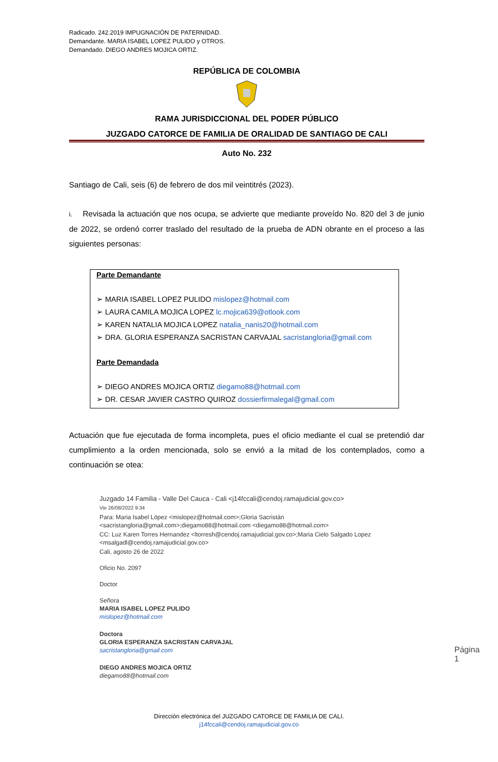Radicado. 242.2019 IMPUGNACIÓN DE PATERNIDAD.
Demandante. MARIA ISABEL LOPEZ PULIDO y OTROS.
Demandado. DIEGO ANDRES MOJICA ORTIZ.
REPÚBLICA DE COLOMBIA
RAMA JURISDICCIONAL DEL PODER PÚBLICO
JUZGADO CATORCE DE FAMILIA DE ORALIDAD DE SANTIAGO DE CALI
Auto No. 232
Santiago de Cali, seis (6) de febrero de dos mil veintitrés (2023).
i. Revisada la actuación que nos ocupa, se advierte que mediante proveído No. 820 del 3 de junio de 2022, se ordenó correr traslado del resultado de la prueba de ADN obrante en el proceso a las siguientes personas:
Parte Demandante
➢ MARIA ISABEL LOPEZ PULIDO mislopez@hotmail.com
➢ LAURA CAMILA MOJICA LOPEZ lc.mojica639@otlook.com
➢ KAREN NATALIA MOJICA LOPEZ natalia_nanis20@hotmail.com
➢ DRA. GLORIA ESPERANZA SACRISTAN CARVAJAL sacristangloria@gmail.com
Parte Demandada
➢ DIEGO ANDRES MOJICA ORTIZ diegamo88@hotmail.com
➢ DR. CESAR JAVIER CASTRO QUIROZ dossierfirmalegal@gmail.com
Actuación que fue ejecutada de forma incompleta, pues el oficio mediante el cual se pretendió dar cumplimiento a la orden mencionada, solo se envió a la mitad de los contemplados, como a continuación se otea:
Juzgado 14 Familia - Valle Del Cauca - Cali <j14fccali@cendoj.ramajudicial.gov.co>
Vie 26/08/2022 9:34
Para: Maria Isabel López <mislopez@hotmail.com>;Gloria Sacristán <sacristangloria@gmail.com>;diegamo88@hotmail.com <diegamo88@hotmail.com>
CC: Luz Karen Torres Hernandez <ltorresh@cendoj.ramajudicial.gov.co>;Maria Cielo Salgado Lopez <msalgadl@cendoj.ramajudicial.gov.co>
Cali, agosto 26 de 2022
Oficio No. 2097
Doctor
Señora
MARIA ISABEL LOPEZ PULIDO
mislopez@hotmail.com
Doctora
GLORIA ESPERANZA SACRISTAN CARVAJAL
sacristangloria@gmail.com
DIEGO ANDRES MOJICA ORTIZ
diegamo88@hotmail.com
Página 1
Dirección electrónica del JUZGADO CATORCE DE FAMILIA DE CALI.
j14fccali@cendoj.ramajudicial.gov.co